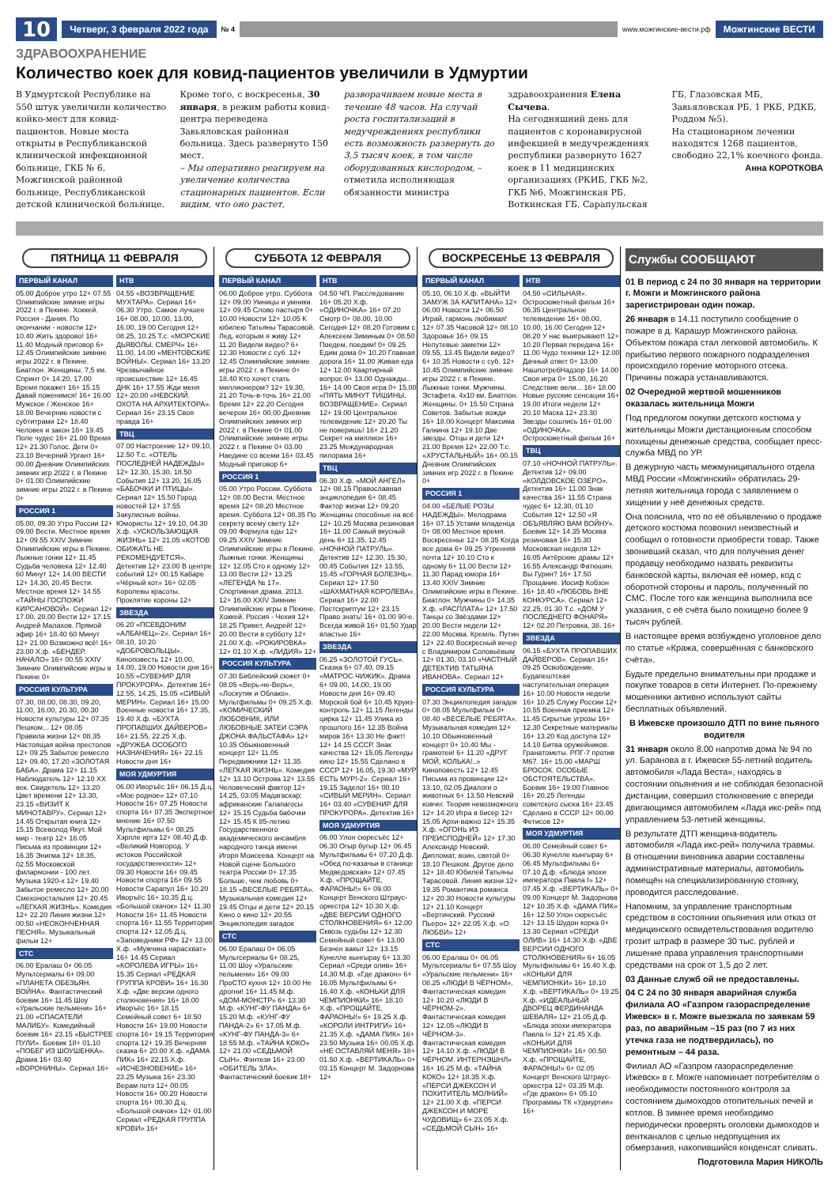10 Четверг, 3 февраля 2022 года № 4 www.можгинские-вести.рф Можгинские ВЕСТИ
ЗДРАВООХРАНЕНИЕ
Количество коек для ковид-пациентов увеличили в Удмуртии
В Удмуртской Республике на 550 штук увеличили количество койко-мест для ковид-пациентов. Новые места открыты в Республиканской клинической инфекционной больнице, ГКБ № 6, Можгинской районной больнице, Республиканской детской клинической больнице. Кроме того, с воскресенья, 30 января, в режим работы ковид-центра переведена Завьяловская районная больница. Здесь развернуто 150 мест.
– Мы оперативно реагируем на увеличение количества стационарных пациентов. Если видим, что оно растет, разворачиваем новые места в течение 48 часов. На случай роста госпитализаций в медучреждениях республики есть возможность развернуть до 3,5 тысяч коек, в том числе оборудованных кислородом, – отметила исполняющая обязанности министра здравоохранения Елена Сычева.
На сегодняшний день для пациентов с коронавирусной инфекцией в медучреждениях республики развернуто 1627 коек в 11 медицинских организациях (РКИБ, ГКБ №2, ГКБ №6, Можгинская РБ, Воткинская ГБ, Сарапульская ГБ, Глазовская МБ, Завьяловская РБ, 1 РКБ, РДКБ, Роддом №5).
На стационарном лечении находятся 1268 пациентов, свободно 22,1% коечного фонда.
Анна КОРОТКОВА
ПЯТНИЦА 11 ФЕВРАЛЯ
ПЕРВЫЙ КАНАЛ
05.00 Доброе утро 12+ 07.55 Олимпийские зимние игры 2022 г. в Пекине. Хоккей. Россия - Дания. По окончании - новости 12+ 10.40 Жить здорово! 16+ 11.40 Модный приговор 6+ 12.45 Олимпийские зимние игры 2022 г. в Пекине. Биатлон. Женщины. 7,5 км. Спринт 0+ 14.20, 17.00 Время покажет 16+ 15.15 Давай поженимся! 16+ 16.00 Мужское / Женское 16+ 18.00 Вечерние новости с субтитрами 12+ 18.40 Человек и закон 16+ 19.45 Поле чудес 16+ 21.00 Время 12+ 21.30 Голос. Дети 0+ 23.10 Вечерний Ургант 16+ 00.00 Дневник Олимпийских зимних игр 2022 г. в Пекине 0+ 01.00 Олимпийские зимние игры 2022 г. в Пекине 0+
РОССИЯ 1
05.00, 09.30 Утро России 12+ 09.00 Вести. Местное время 12+ 09.55 XXIV Зимние Олимпийские игры в Пекине. Лыжные гонки 12+ 11.45 Судьба человека 12+ 12.40 60 Минут 12+ 14.00 ВЕСТИ 12+ 14.30, 20.45 Вести. Местное время 12+ 14.55 «ТАЙНЫ ГОСПОЖИ КИРСАНОВОЙ». Сериал 12+ 17.00, 20.00 Вести 12+ 17.15 Андрей Малахов. Прямой эфир 16+ 18.40 60 Минут 12+ 21.00 Возможно всё! 16+ 23.00 Х.ф. «БЕНДЕР. НАЧАЛО» 16+ 00.55 XXIV Зимние Олимпийские игры в Пекине 0+
РОССИЯ КУЛЬТУРА
07.30, 08.00, 08.30, 09.20, 11.00, 16.00, 20.30, 00.30 Новости культуры 12+ 07.35 Пешком... 12+ 08.05 Правила жизни 12+ 08.35 Настоящая война престолов 12+ 09.25 Забытое ремесло 12+ 09.40, 17.20 «ЗОЛОТАЯ БАБА». Драма 12+ 11.15 Наблюдатель 12+ 12.10 XX век. Свидетель 12+ 13.20 Цвет времени 12+ 13.30, 23.15 «ВИЗИТ К МИНОТАВРУ». Сериал 12+ 14.45 Открытая книга 12+ 15.15 Всеволод Якут. Мой мир - театр 12+ 16.05 Письма из провинции 12+ 16.35 Энигма 12+ 18.35, 02.55 Московской филармонии - 100 лет. Музыка 1920-х 12+ 19.40 Забытое ремесло 12+ 20.00 Смехоностальгия 12+ 20.45 «ЛЕГКАЯ ЖИЗНЬ». Комедия 12+ 22.20 Линия жизни 12+ 00.50 «НЕОКОНЧЕННАЯ ПЕСНЯ». Музыкальный фильм 12+
СТС
06.00 Ералаш 0+ 06.05 Мультсериалы 6+ 09.00 «ПЛАНЕТА ОБЕЗЬЯН. ВОЙНА». Фантастический боевик 16+ 11.45 Шоу «Уральские пельмени» 16+ 21.00 «СПАСАТЕЛИ МАЛИБУ». Комедийный боевик 16+ 23.15 «БЫСТРЕЕ ПУЛИ». Боевик 18+ 01.10 «ПОБЕГ ИЗ ШОУШЕНКА». Драма 16+ 03.40 «ВОРОНИНЫ». Сериал 16+
НТВ
04.55 «ВОЗВРАЩЕНИЕ МУХТАРА». Сериал 16+ 06.30 Утро. Самое лучшее 16+ 08.00, 10.00, 13.00, 16.00, 19.00 Сегодня 12+ 08.25, 10.25 Т.с. «МОРСКИЕ ДЬЯВОЛЫ. СМЕРЧ» 16+ 11.00, 14.00 «МЕНТОВСКИЕ ВОЙНЫ». Сериал 16+ 13.20 Чрезвычайное происшествие 12+ 16.45 ДНК 16+ 17.55 Жди меня 12+ 20.00 «НЕВСКИЙ. ОХОТА НА АРХИТЕКТОРА». Сериал 16+ 23.15 Своя правда 16+
ТВЦ
07.00 Настроение 12+ 09.10, 12.50 Т.с. «ОТЕЛЬ ПОСЛЕДНЕЙ НАДЕЖДЫ» 12+ 12.30, 15.30, 18.50 События 12+ 13.20, 16.05 «БАБОЧКИ И ПТИЦЫ». Сериал 12+ 15.50 Город новостей 12+ 17.55 Закулисные войны. Юмористы 12+ 19.10, 04.30 Х.ф. «УСКОЛЬЗАЮЩАЯ ЖИЗНЬ» 12+ 21.05 «КОТОВ ОБИЖАТЬ НЕ РЕКОМЕНДУЕТСЯ». Детектив 12+ 23.00 В центре событий 12+ 00.15 Кабаре «Чёрный кот» 16+ 02.05 Королевы красоты. Проклятие короны 12+
ЗВЕЗДА
06.20 «ПСЕВДОНИМ «АЛБАНЕЦ»-2». Сериал 16+ 08.10, 10.20 «ДОБРОВОЛЬЦЫ». Киноповесть 12+ 10.00, 14.00, 19.00 Новости дня 16+ 10.55 «СУВЕНИР ДЛЯ ПРОКУРОРА». Детектив 16+ 12.55, 14.25, 15.05 «СИВЫЙ МЕРИН». Сериал 16+ 15.00 Военные новости 16+ 17.35, 19.40 Х.ф. «БУХТА ПРОПАВШИХ ДАЙВЕРОВ» 16+ 21.55, 22.25 Х.ф. «ДРУЖБА ОСОБОГО НАЗНАЧЕНИЯ» 16+ 22.15 Новости дня 16+
МОЯ УДМУРТИЯ
06.00 Иворъёс 16+ 06.15 Д.ц. «Мое родное» 12+ 07.10 Новости 16+ 07.25 Новости спорта 16+ 07.35 Экспертное мнение 16+ 07.50 Мультфильмы 6+ 08.25 Хэрпле иртэ 12+ 08.40 Д.ф. «Великий Новгород. У истоков Российской государственности» 12+ 09.30 Новости 16+ 09.45 Новости спорта 16+ 09.55 Новости Сарапул 16+ 10.20 Иворъёс 16+ 10.35 Д.ц. «Большой скачок» 12+ 11.30 Новости 16+ 11.45 Новости спорта 16+ 11.55 Территория спорта 12+ 12.05 Д.ц. «Заповедники РФ» 12+ 13.00 Х.ф. «Мужчина нарасхват» 16+ 14.45 Сериал «КОРОЛЕВА ИГРЫ» 16+ 15.35 Сериал «РЕДКАЯ ГРУППА КРОВИ» 16+ 16.30 Х.ф. «Две версии одного столкновения» 16+ 18.00 Иворъёс 16+ 18.15 Семейный совет 6+ 18.50 Новости 16+ 19.00 Новости спорта 16+ 19.15 Территория спорта 12+ 19.35 Вечерняя сказка 6+ 20.00 Х.ф. «ДАМА ПИК» 16+ 22.15 Х.ф. «ИСЧЕЗНОВЕНИЕ» 16+ 23.25 Музыка 16+ 23.30 Верам потэ 12+ 00.05 Новости 16+ 00.20 Новости спорта 16+ 00.30 Д.ц. «Большой скачок» 12+ 01.00 Сериал «РЕДКАЯ ГРУППА КРОВИ» 16+
СУББОТА 12 ФЕВРАЛЯ
ПЕРВЫЙ КАНАЛ
06.00 Доброе утро. Суббота 12+ 09.00 Умницы и умники 12+ 09.45 Слово пастыря 0+ 10.00 Новости 12+ 10.05 К юбилею Татьяны Тарасовой. Лед, которым я живу 12+ 11.20 Видели видео? 6+ 12.30 Новости с суб. 12+ 12.45 Олимпийские зимние игры 2022 г. в Пекине 0+ 18.40 Кто хочет стать миллионером? 12+ 19.30, 21.20 Точь-в-точь 16+ 21.00 Время 12+ 22.20 Сегодня вечером 16+ 00.00 Дневник Олимпийских зимних игр 2022 г. в Пекине 0+ 01.00 Олимпийские зимние игры 2022 г. в Пекине 0+ 03.00 Наедине со всеми 16+ 03.45 Модный приговор 6+
РОССИЯ 1
05.00 Утро России. Суббота 12+ 08.00 Вести. Местное время 12+ 08.20 Местное время. Суббота 12+ 08.35 По секрету всему свету 12+ 09.00 Формула еды 12+ 09.25 XXIV Зимние Олимпийские игры в Пекине. Лыжные гонки. Женщины 12+ 12.05 Сто к одному 12+ 13.00 Вести 12+ 13.25 «ЛЕГЕНДА № 17». Спортивная драма. 2013. 12+ 16.00 XXIV Зимние Олимпийские игры в Пекине. Хоккей. Россия - Чехия 12+ 18.25 Привет, Андрей! 12+ 20.00 Вести в субботу 12+ 21.00 Х.ф. «РОКИРОВКА» 12+ 01.10 Х.ф. «ЛИДИЯ» 12+
РОССИЯ КУЛЬТУРА
07.30 Библейский сюжет 0+ 08.05 «Верь-не-Верь», «Лоскутик и Облако». Мультфильмы 0+ 09.25 Х.ф. «КОМИЧЕСКИЙ ЛЮБОВНИК, ИЛИ ЛЮБОВНЫЕ ЗАТЕИ СЭРА ДЖОНА ФАЛЬСТАФА» 12+ 10.35 Обыкновенный концерт 12+ 11.05 Передвижники 12+ 11.35 «ЛЕГКАЯ ЖИЗНЬ». Комедия 12+ 13.10 Острова 12+ 13.55 Человеческий фактор 12+ 14.25, 03.05 Мадагаскар: африканские Галапагосы 12+ 15.15 Судьба бабочки 12+ 15.45 К 85-летию Государственного академического ансамбля народного танца имени Игоря Моисеева. Концерт на Новой сцене Большого театра России 0+ 17.35 Больше, чем любовь 0+ 18.15 «ВЕСЕЛЫЕ РЕБЯТА». Музыкальная комедия 12+ 19.45 Отцы и дети 12+ 20.15 Кино о кино 12+ 20.55 Энциклопедия загадок
СТС
06.00 Ералаш 0+ 06.05 Мультсериалы 6+ 08.25, 11.00 Шоу «Уральские пельмени» 16+ 09.00 ПроСТО кухня 12+ 10.00 Не дрогни! 16+ 11.45 М.ф. «ДОМ-МОНСТР» 6+ 13.30 М.ф. «КУНГ-ФУ ПАНДА» 6+ 15.20 М.ф. «КУНГ-ФУ ПАНДА-2» 6+ 17.05 М.ф. «КУНГ-ФУ ПАНДА-3» 6+ 18.55 М.ф. «ТАЙНА КОКО» 12+ 21.00 «СЕДЬМОЙ СЫН». Фэнтези 16+ 23.00 «ОБИТЕЛЬ ЗЛА». Фантастический боевик 18+
НТВ
04.50 ЧП. Расследование 16+ 05.20 Х.ф. «ОДИНОЧКА» 16+ 07.20 Смотр 0+ 08.00, 10.00 Сегодня 12+ 08.20 Готовим с Алексеем Зиминым 0+ 08.50 Поедем, поедим! 0+ 09.25 Едим дома 0+ 10.20 Главная дорога 16+ 11.00 Живая еда 12+ 12.00 Квартирный вопрос 0+ 13.00 Однажды... 16+ 14.00 Своя игра 0+ 15.00 «ПЯТЬ МИНУТ ТИШИНЫ. ВОЗВРАЩЕНИЕ». Сериал 12+ 19.00 Центральное телевидение 12+ 20.20 Ты не поверишь! 16+ 21.20 Секрет на миллион 16+ 23.25 Международная пилорама 16+
ТВЦ
06.30 Х.ф. «МОЙ АНГЕЛ» 12+ 08.15 Православная энциклопедия 6+ 08.45 Фактор жизни 12+ 09.20 Женщины способные на всё 12+ 10.25 Москва резиновая 16+ 11.00 Самый вкусный день 6+ 11.35, 12.45 «НОЧНОЙ ПАТРУЛЬ». Детектив 12+ 12.30, 15.30, 00.45 События 12+ 13.55, 15.45 «ГОРНАЯ БОЛЕЗНЬ». Сериал 12+ 17.50 «ШАХМАТНАЯ КОРОЛЕВА». Сериал 16+ 22.00 Постскриптум 12+ 23.15 Право знать! 16+ 01.00 90-е. Всегда живой 16+ 01.50 Удар властью 16+
ЗВЕЗДА
06.25 «ЗОЛОТОЙ ГУСЬ». Сказка 6+ 07.40, 09.15 «МАТРОС ЧИЖИК». Драма 6+ 09.00, 14.00, 19.00 Новости дня 16+ 09.40 Морской бой 6+ 10.45 Круиз-контроль 12+ 11.15 Легенды цирка 12+ 11.45 Улика из прошлого 16+ 12.35 Война миров 16+ 13.30 Не факт! 12+ 14.15 СССР. Знак качества 12+ 15.05 Легенды кино 12+ 15.55 Сделано в СССР 12+ 16.05, 19.30 «МУР ЕСТЬ МУР!-2». Сериал 16+ 19.15 Задело! 16+ 00.10 «СИВЫЙ МЕРИН». Сериал 16+ 03.40 «СУВЕНИР ДЛЯ ПРОКУРОРА». Детектив 16+
МОЯ УДМУРТИЯ
06.00 Улон сюресъёс 12+ 06.30 Огыр бугыр 12+ 06.45 Мультфильмы 6+ 07.20 Д.ф. «Обед по-казачьи в станице Медведовская» 12+ 07.45 Х.ф. «ПРОЩАЙТЕ, ФАРАОНЫ!» 6+ 09.00 Концерт Венского Штраус-оркестра 12+ 10.30 Х.ф. «ДВЕ ВЕРСИИ ОДНОГО СТОЛКНОВЕНИЯ» 6+ 12.00 Сквозь судьбы 12+ 12.30 Семейный совет 6+ 13.00 Безнен вакыт 12+ 13.15 Кунелле кынгырау 6+ 13.30 Сериал «Среди олив» 16+ 14.30 М.ф. «Где дракон» 6+ 16.05 Мультфильмы 6+ 16.40 Х.ф. «КОНЬКИ ДЛЯ ЧЕМПИОНКИ» 16+ 18.10 Х.ф. «ПРОЩАЙТЕ, ФАРАОНЫ!» 6+ 19.25 Х.ф. «КОРОЛИ ИНТРИГИ» 16+ 21.35 Х.ф. «ДАМА ПИК» 16+ 23.50 Музыка 16+ 00.05 Х.ф. «НЕ ОСТАВЛЯЙ МЕНЯ» 18+ 01.50 Х.ф. «ВЕРТИКАЛЬ» 0+ 03.15 Концерт М. Задорнова 12+
ВОСКРЕСЕНЬЕ 13 ФЕВРАЛЯ
ПЕРВЫЙ КАНАЛ
05.10, 06.10 Х.ф. «ВЫЙТИ ЗАМУЖ ЗА КАПИТАНА» 12+ 06.00 Новости 12+ 06.50 Играй, гармонь любимая! 12+ 07.35 Часовой 12+ 08.10 Здоровье 16+ 09.15 Непутевые заметки 12+ 09.55, 13.45 Видели видео? 6+ 10.35 Новости с суб. 12+ 10.45 Олимпийские зимние игры 2022 г. в Пекине. Лыжные гонки. Мужчины. Эстафета. 4х10 км. Биатлон. Женщины. 0+ 15.50 Страна Советов. Забытые вожди 16+ 18.00 Концерт Максима Галкина 12+ 19.10 Две звезды. Отцы и дети 12+ 21.00 Время 12+ 22.00 Т.с. «ХРУСТАЛЬНЫЙ» 16+ 00.15 Дневник Олимпийских зимних игр 2022 г. в Пекине 0+
РОССИЯ 1
04.00 «БЕЛЫЕ РОЗЫ НАДЕЖДЫ». Мелодрама 16+ 07.15 Устами младенца 0+ 08.00 Местное время. Воскресенье 12+ 08.35 Когда все дома 6+ 09.25 Утренняя почта 12+ 10.10 Сто к одному 6+ 11.00 Вести 12+ 11.30 Парад юмора 16+ 13.40 XXIV Зимние Олимпийские игры в Пекине. Биатлон. Мужчины 0+ 14.35 Х.ф. «РАСПЛАТА» 12+ 17.50 Танцы со Звёздами 12+ 20.00 Вести недели 12+ 22.00 Москва. Кремль. Путин 12+ 22.40 Воскресный вечер с Владимиром Соловьёвым 12+ 01.30, 03.10 «ЧАСТНЫЙ ДЕТЕКТИВ ТАТЬЯНА ИВАНОВА». Сериал 12+
РОССИЯ КУЛЬТУРА
07.30 Энциклопедия загадок 0+ 08.05 Мультфильм 0+ 08.40 «ВЕСЕЛЫЕ РЕБЯТА». Музыкальная комедия 12+ 10.10 Обыкновенный концерт 0+ 10.40 Мы - грамотеи! 6+ 11.20 «ДРУГ МОЙ, КОЛЬКА!..» Киноповесть 12+ 12.45 Письма из провинции 12+ 13.10, 02.05 Диалоги о животных 6+ 13.50 Невский ковчег. Теория невозможного 12+ 14.20 Игра в бисер 12+ 15.05 Архи-важно 12+ 15.35 Х.ф. «ОГОНЬ ИЗ ПРЕИСПОДНЕЙ» 12+ 17.30 Александр Невский. Дипломат, воин, святой 0+ 18.10 Пешком. Другое дело 12+ 18.40 Юбилей Татьяны Тарасовой. Линия жизни 12+ 19.35 Романтика романса 12+ 20.30 Новости культуры 12+ 21.10 Концерт «Вертинский. Русский Пьеро» 12+ 22.05 Х.ф. «О ЛЮБВИ» 12+
СТС
06.00 Ералаш 0+ 06.05 Мультсериалы 6+ 07.55 Шоу «Уральские пельмени» 16+ 08.25 «ЛЮДИ В ЧЁРНОМ». Фантастическая комедия 12+ 10.20 «ЛЮДИ В ЧЁРНОМ-2». Фантастическая комедия 12+ 12.05 «ЛЮДИ В ЧЁРНОМ-3». Фантастическая комедия 12+ 14.10 Х.ф. «ЛЮДИ В ЧЁРНОМ. ИНТЕРНЭШНЛ» 16+ 16.25 М.ф. «ТАЙНА КОКО» 12+ 18.35 Х.ф. «ПЕРСИ ДЖЕКСОН И ПОХИТИТЕЛЬ МОЛНИЙ» 12+ 21.00 Х.ф. «ПЕРСИ ДЖЕКСОН И МОРЕ ЧУДОВИЩ» 6+ 23.05 Х.ф. «СЕДЬМОЙ СЫН» 16+
НТВ
04.50 «СИЛЬНАЯ». Остросюжетный фильм 16+ 06.35 Центральное телевидение 16+ 08.00, 10.00, 16.00 Сегодня 12+ 08.20 У нас выигрывают! 12+ 10.20 Первая передача 16+ 11.00 Чудо техники 12+ 12.00 Дачный ответ 0+ 13.00 НашпотребНадзор 16+ 14.00 Своя игра 0+ 15.00, 16.20 Следствие вели... 16+ 18.00 Новые русские сенсации 16+ 19.00 Итоги недели 12+ 20.10 Маска 12+ 23.30 Звезды сошлись 16+ 01.00 «ОДИНОЧКА». Остросюжетный фильм 16+
ТВЦ
07.10 «НОЧНОЙ ПАТРУЛЬ». Детектив 12+ 09.00 «КОЛДОВСКОЕ ОЗЕРО». Детектив 16+ 11.00 Знак качества 16+ 11.55 Страна чудес 6+ 12.30, 01.10 События 12+ 12.50 «Я ОБЪЯВЛЯЮ ВАМ ВОЙНУ». Боевик 12+ 14.35 Москва резиновая 16+ 15.30 Московская неделя 12+ 16.05 Актёрские драмы 12+ 16.55 Александр Фатюшин. Вы Гурин? 16+ 17.50 Прощание. Иосиф Кобзон 16+ 18.40 «ЛЮБОВЬ ВНЕ КОНКУРСА». Сериал 12+ 22.25, 01.30 Т.с. «ДОМ У ПОСЛЕДНЕГО ФОНАРЯ» 12+ 02.20 Петровка, 38. 16+
ЗВЕЗДА
06.15 «БУХТА ПРОПАВШИХ ДАЙВЕРОВ». Сериал 16+ 09.25 Освобождение. Будапештская наступательная операция 16+ 10.00 Новости недели 16+ 10.25 Служу России 12+ 10.55 Военная приемка 12+ 11.45 Скрытые угрозы 16+ 12.30 Секретные материалы 16+ 13.20 Код доступа 12+ 14.10 Битва оружейников. Гранатометы. РПГ-7 против М67. 16+ 15.00 «МАРШ БРОСОК. ОСОБЫЕ ОБСТОЯТЕЛЬСТВА». Боевик 16+ 19.00 Главное 16+ 20.25 Легенды советского сыска 16+ 23.45 Сделано в СССР 12+ 00.00 Фетисов 12+
МОЯ УДМУРТИЯ
06.00 Семейный совет 6+ 06.30 Кунелле кынгырау 6+ 06.45 Мультфильмы 6+ 07.10 Д.ф. «Блюда эпохи императора Павла I» 12+ 07.45 Х.ф. «ВЕРТИКАЛЬ» 0+ 09.00 Концерт М. Задорнова 12+ 10.35 Х.ф. «ДАМА ПИК» 16+ 12.50 Улон сюресъёс 12+ 13.15 Шудон корка 0+ 13.30 Сериал «СРЕДИ ОЛИВ» 16+ 14.30 Х.ф. «ДВЕ ВЕРСИИ ОДНОГО СТОЛКНОВЕНИЯ» 6+ 16.05 Мультфильмы 6+ 16.40 Х.ф. «КОНЬКИ ДЛЯ ЧЕМПИОНКИ» 16+ 18.10 Х.ф. «ВЕРТИКАЛЬ» 0+ 19.25 Х.ф. «ИДЕАЛЬНЫЙ ДВОРЕЦ ФЕРДИНАНДА ШЕВАЛЯ» 12+ 21.05 Д.ф. «Блюда эпохи императора Павла I» 12+ 21.45 Х.ф. «КОНЬКИ ДЛЯ ЧЕМПИОНКИ» 16+ 00.50 Х.ф. «ПРОЩАЙТЕ, ФАРАОНЫ!» 6+ 02.05 Концерт Венского Штраус-оркестра 12+ 03.35 М.ф. «Где дракон» 6+ 05.10 Программы ТК «Удмуртия» 16+
Службы СООБЩАЮТ
01 В период с 24 по 30 января на территории г. Можги и Можгинского района зарегистрирован один пожар.
26 января в 14.11 поступило сообщение о пожаре в д. Карашур Можгинского района. Объектом пожара стал легковой автомобиль. К прибытию первого пожарного подразделения происходило горение моторного отсека. Причины пожара устанавливаются.
02 Очередной жертвой мошенников оказалась жительница Можги
Под предлогом покупки детского костюма у жительницы Можги дистанционным способом похищены денежные средства, сообщает пресс-служба МВД по УР.
В дежурную часть межмуниципального отдела МВД России «Можгинский» обратилась 29-летняя жительница города с заявлением о хищении у неё денежных средств.
Она пояснила, что по её объявлению о продаже детского костюма позвонил неизвестный и сообщил о готовности приобрести товар. Также звонивший сказал, что для получения денег продавцу необходимо назвать реквизиты банковской карты, включая её номер, код с оборотной стороны и пароль, полученный по СМС. После того как женщина выполнила все указания, с её счёта было похищено более 9 тысяч рублей.
В настоящее время возбуждено уголовное дело по статье «Кража, совершённая с банковского счёта».
Будьте предельно внимательны при продаже и покупке товаров в сети Интернет. По-прежнему мошенники активно используют сайты бесплатных объявлений.
В Ижевске произошло ДТП по вине пьяного водителя
31 января около 8.00 напротив дома № 94 по ул. Баранова в г. Ижевске 55-летний водитель автомобиля «Лада Веста», находясь в состоянии опьянения и не соблюдая безопасной дистанции, совершил столкновение с впереди двигающимся автомобилем «Лада икс-рей» под управлением 53-летней женщины.
В результате ДТП женщина-водитель автомобиля «Лада икс-рей» получила травмы. В отношении виновника аварии составлены административные материалы, автомобиль помещён на специализированную стоянку, проводится расследование.
Напомним, за управление транспортным средством в состоянии опьянения или отказ от медицинского освидетельствования водителю грозит штраф в размере 30 тыс. рублей и лишение права управления транспортными средствами на срок от 1,5 до 2 лет.
03 Данные служб ой не предоставлены.
04 С 24 по 30 января аварийная служба филиала АО «Газпром газораспределение Ижевск» в г. Можге выезжала по заявкам 59 раз, по аварийным –15 раз (по 7 из них утечка газа не подтвердилась), по ремонтным – 44 раза.
Филиал АО «Газпром газораспределение Ижевск» в г. Можге напоминает потребителям о необходимости постоянного контроля за состоянием дымоходов отопительных печей и котлов. В зимнее время необходимо периодически проверять оголовки дымоходов и вентканалов с целью недопущения их обмерзания, накопившийся конденсат сливать.
Подготовила Мария НИКОЛЬ